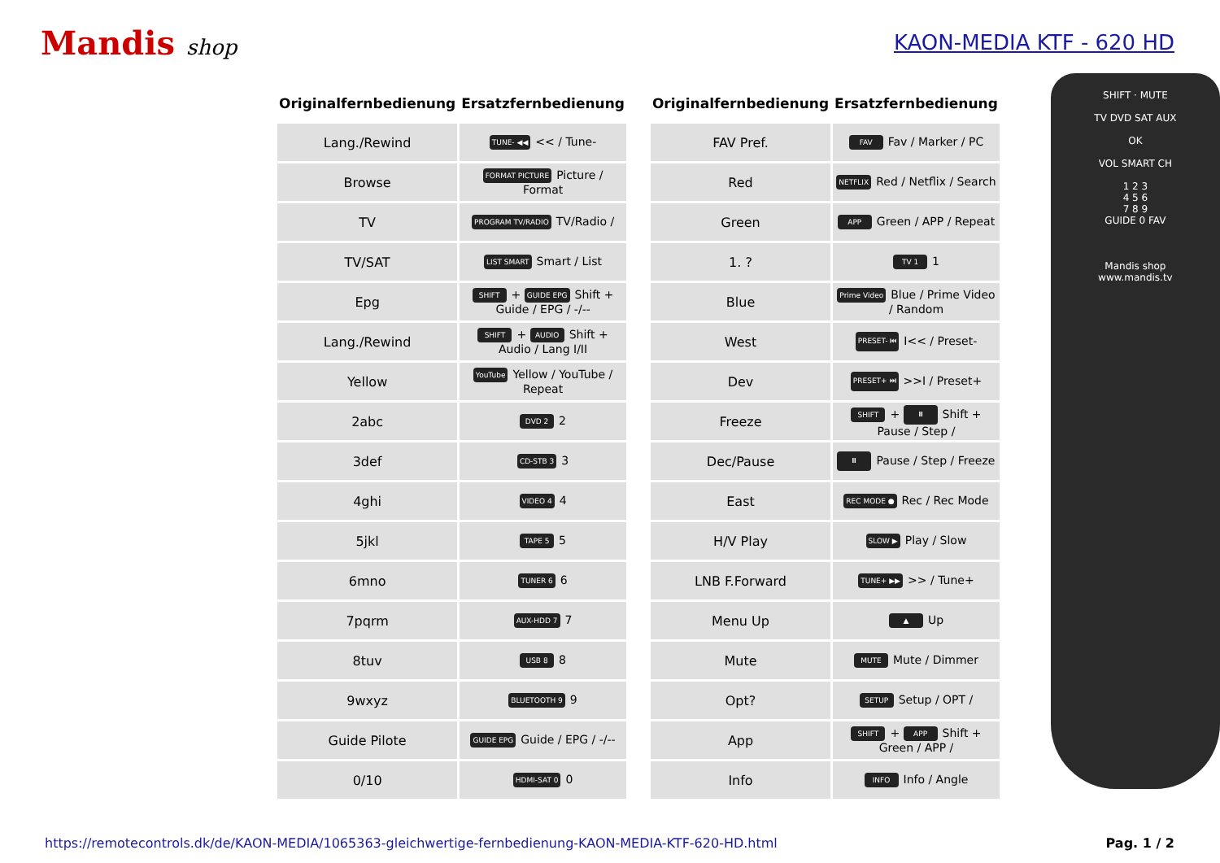Mandis shop KAON-MEDIA KTF - 620 HD
| Originalfernbedienung | Ersatzfernbedienung |
| --- | --- |
| Lang./Rewind | TUNE- ◀◀ << / Tune- |
| Browse | FORMAT PICTURE Picture / Format |
| TV | PROGRAM TV/RADIO TV/Radio / |
| TV/SAT | LIST SMART Smart / List |
| Epg | SHIFT + GUIDE EPG Shift + Guide / EPG / -/-- |
| Lang./Rewind | SHIFT + AUDIO Shift + Audio / Lang I/II |
| Yellow | YouTube Yellow / YouTube / Repeat |
| 2abc | DVD 2 2 |
| 3def | CD-STB 3 3 |
| 4ghi | VIDEO 4 4 |
| 5jkl | TAPE 5 5 |
| 6mno | TUNER 6 6 |
| 7pqrm | AUX-HDD 7 7 |
| 8tuv | USB 8 8 |
| 9wxyz | BLUETOOTH 9 9 |
| Guide Pilote | GUIDE EPG Guide / EPG / -/-- |
| 0/10 | HDMI-SAT 0 0 |
| Originalfernbedienung | Ersatzfernbedienung |
| --- | --- |
| FAV Pref. | FAV Fav / Marker / PC |
| Red | NETFLIX Red / Netflix / Search |
| Green | APP Green / APP / Repeat |
| 1. ? | TV 1 1 |
| Blue | Prime Video Blue / Prime Video / Random |
| West | PRESET- ⏮ I<< / Preset- |
| Dev | PRESET+ ⏭ >>I / Preset+ |
| Freeze | SHIFT + ⏸ Shift + Pause / Step / |
| Dec/Pause | ⏸ Pause / Step / Freeze |
| East | REC MODE ● Rec / Rec Mode |
| H/V Play | SLOW ▶ Play / Slow |
| LNB F.Forward | TUNE+ ▶▶ >> / Tune+ |
| Menu Up | ▲ Up |
| Mute | MUTE Mute / Dimmer |
| Opt? | SETUP Setup / OPT / |
| App | SHIFT + APP Shift + Green / APP / |
| Info | INFO Info / Angle |
SHIFT · MUTE
TV DVD SAT AUX
OK
VOL SMART CH
1 2 3
4 5 6
7 8 9
GUIDE 0 FAV
Mandis shop
www.mandis.tv
https://remotecontrols.dk/de/KAON-MEDIA/1065363-gleichwertige-fernbedienung-KAON-MEDIA-KTF-620-HD.html Pag. 1 / 2